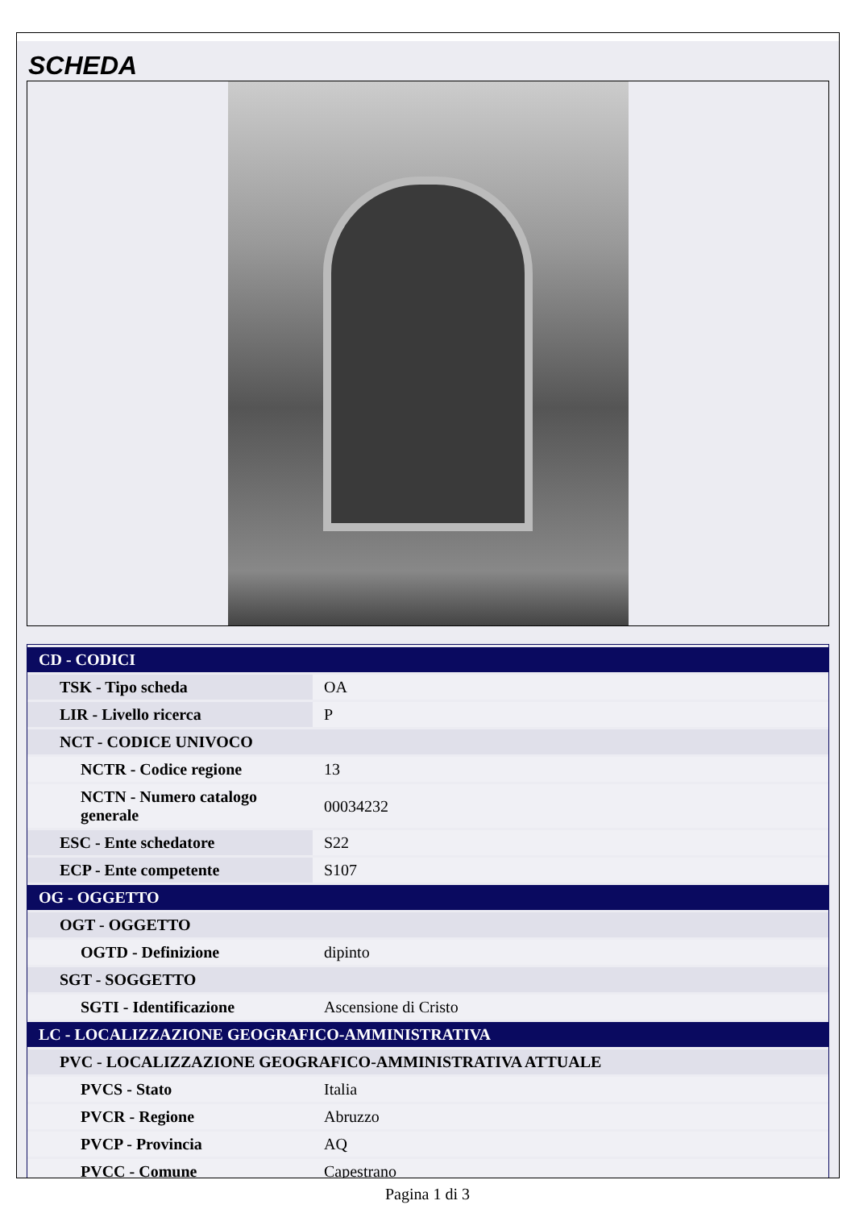SCHEDA
| CD - CODICI | |
| TSK - Tipo scheda | OA |
| LIR - Livello ricerca | P |
| NCT - CODICE UNIVOCO | |
| NCTR - Codice regione | 13 |
| NCTN - Numero catalogo generale | 00034232 |
| ESC - Ente schedatore | S22 |
| ECP - Ente competente | S107 |
| OG - OGGETTO | |
| OGT - OGGETTO | |
| OGTD - Definizione | dipinto |
| SGT - SOGGETTO | |
| SGTI - Identificazione | Ascensione di Cristo |
| LC - LOCALIZZAZIONE GEOGRAFICO-AMMINISTRATIVA | |
| PVC - LOCALIZZAZIONE GEOGRAFICO-AMMINISTRATIVA ATTUALE | |
| PVCS - Stato | Italia |
| PVCR - Regione | Abruzzo |
| PVCP - Provincia | AQ |
| PVCC - Comune | Capestrano |
Pagina 1 di 3